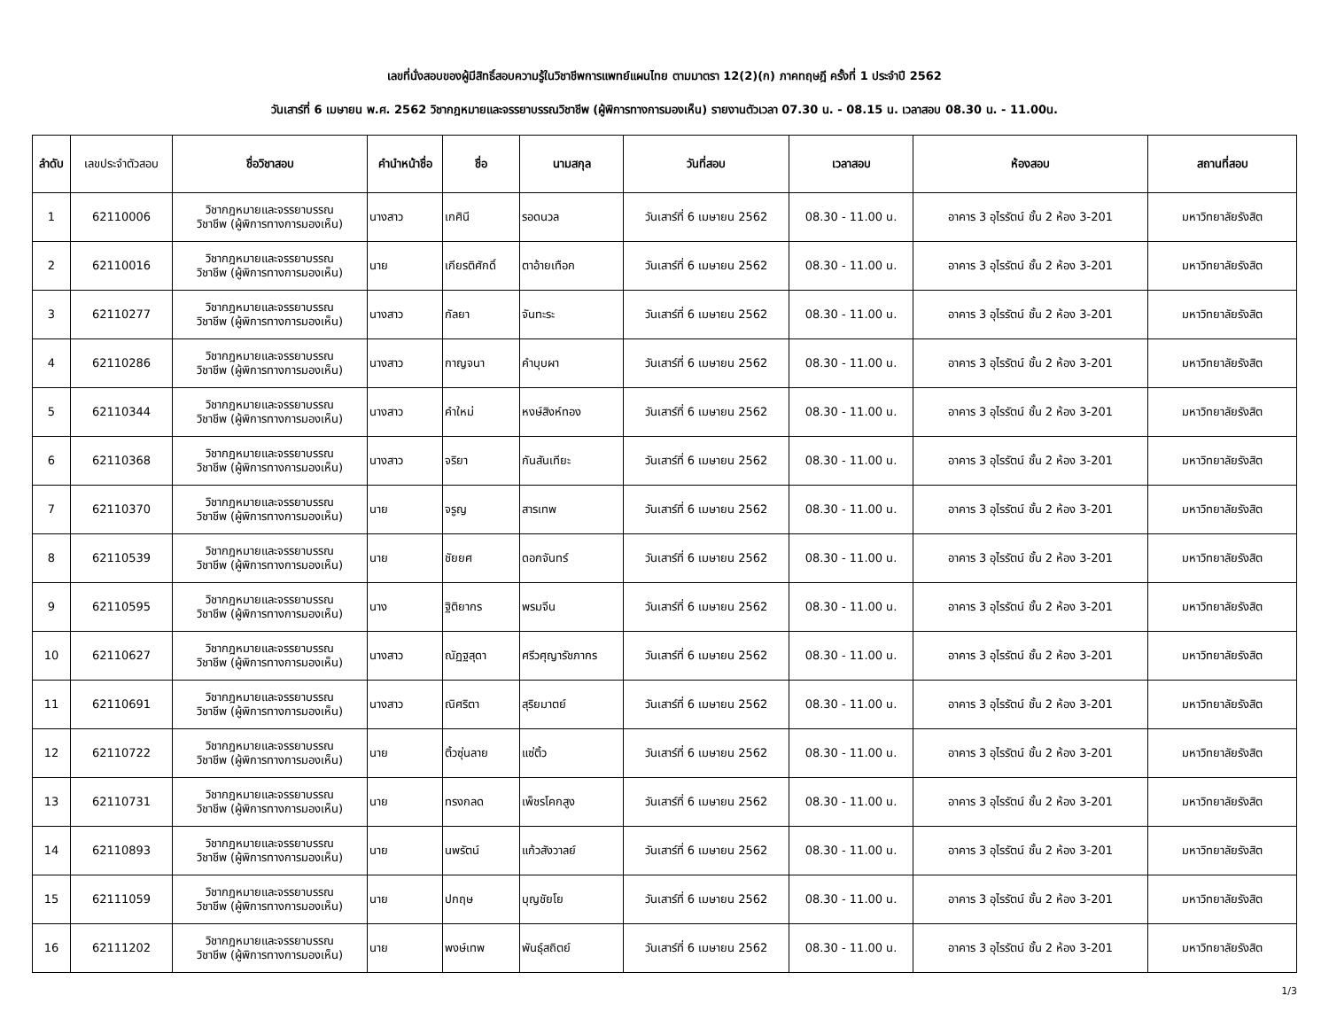เลขที่นั่งสอบของผู้มีสิทธิ์สอบความรู้ในวิชาชีพการแพทย์แผนไทย ตามมาตรา 12(2)(ก) ภาคทฤษฎี ครั้งที่ 1 ประจำปี 2562
วันเสาร์ที่ 6 เมษายน พ.ศ. 2562 วิชากฎหมายและจรรยาบรรณวิชาชีพ (ผู้พิการทางการมองเห็น) รายงานตัวเวลา 07.30 น. - 08.15 น. เวลาสอบ 08.30 น. - 11.00น.
| ลำดับ | เลขประจำตัวสอบ | ชื่อวิชาสอบ | คำนำหน้าชื่อ | ชื่อ | นามสกุล | วันที่สอบ | เวลาสอบ | ห้องสอบ | สถานที่สอบ |
| --- | --- | --- | --- | --- | --- | --- | --- | --- | --- |
| 1 | 62110006 | วิชากฎหมายและจรรยาบรรณ วิชาชีพ (ผู้พิการทางการมองเห็น) | นางสาว | เกศินี | รอดนวล | วันเสาร์ที่ 6 เมษายน 2562 | 08.30 - 11.00 น. | อาคาร 3 อุไรรัตน์ ชั้น 2 ห้อง 3-201 | มหาวิทยาลัยรังสิต |
| 2 | 62110016 | วิชากฎหมายและจรรยาบรรณ วิชาชีพ (ผู้พิการทางการมองเห็น) | นาย | เกียรติศักดิ์ | ตาอ้ายเทือก | วันเสาร์ที่ 6 เมษายน 2562 | 08.30 - 11.00 น. | อาคาร 3 อุไรรัตน์ ชั้น 2 ห้อง 3-201 | มหาวิทยาลัยรังสิต |
| 3 | 62110277 | วิชากฎหมายและจรรยาบรรณ วิชาชีพ (ผู้พิการทางการมองเห็น) | นางสาว | กัลยา | จันทะระ | วันเสาร์ที่ 6 เมษายน 2562 | 08.30 - 11.00 น. | อาคาร 3 อุไรรัตน์ ชั้น 2 ห้อง 3-201 | มหาวิทยาลัยรังสิต |
| 4 | 62110286 | วิชากฎหมายและจรรยาบรรณ วิชาชีพ (ผู้พิการทางการมองเห็น) | นางสาว | กาญจนา | คำบุบผา | วันเสาร์ที่ 6 เมษายน 2562 | 08.30 - 11.00 น. | อาคาร 3 อุไรรัตน์ ชั้น 2 ห้อง 3-201 | มหาวิทยาลัยรังสิต |
| 5 | 62110344 | วิชากฎหมายและจรรยาบรรณ วิชาชีพ (ผู้พิการทางการมองเห็น) | นางสาว | คำใหม่ | หงษ์สิงห์ทอง | วันเสาร์ที่ 6 เมษายน 2562 | 08.30 - 11.00 น. | อาคาร 3 อุไรรัตน์ ชั้น 2 ห้อง 3-201 | มหาวิทยาลัยรังสิต |
| 6 | 62110368 | วิชากฎหมายและจรรยาบรรณ วิชาชีพ (ผู้พิการทางการมองเห็น) | นางสาว | จริยา | กันสันเทียะ | วันเสาร์ที่ 6 เมษายน 2562 | 08.30 - 11.00 น. | อาคาร 3 อุไรรัตน์ ชั้น 2 ห้อง 3-201 | มหาวิทยาลัยรังสิต |
| 7 | 62110370 | วิชากฎหมายและจรรยาบรรณ วิชาชีพ (ผู้พิการทางการมองเห็น) | นาย | จรูญ | สารเทพ | วันเสาร์ที่ 6 เมษายน 2562 | 08.30 - 11.00 น. | อาคาร 3 อุไรรัตน์ ชั้น 2 ห้อง 3-201 | มหาวิทยาลัยรังสิต |
| 8 | 62110539 | วิชากฎหมายและจรรยาบรรณ วิชาชีพ (ผู้พิการทางการมองเห็น) | นาย | ชัยยศ | ดอกจันทร์ | วันเสาร์ที่ 6 เมษายน 2562 | 08.30 - 11.00 น. | อาคาร 3 อุไรรัตน์ ชั้น 2 ห้อง 3-201 | มหาวิทยาลัยรังสิต |
| 9 | 62110595 | วิชากฎหมายและจรรยาบรรณ วิชาชีพ (ผู้พิการทางการมองเห็น) | นาง | ฐิติยากร | พรมจีน | วันเสาร์ที่ 6 เมษายน 2562 | 08.30 - 11.00 น. | อาคาร 3 อุไรรัตน์ ชั้น 2 ห้อง 3-201 | มหาวิทยาลัยรังสิต |
| 10 | 62110627 | วิชากฎหมายและจรรยาบรรณ วิชาชีพ (ผู้พิการทางการมองเห็น) | นางสาว | ณัฏฐสุดา | ศรีวศุญารัชภากร | วันเสาร์ที่ 6 เมษายน 2562 | 08.30 - 11.00 น. | อาคาร 3 อุไรรัตน์ ชั้น 2 ห้อง 3-201 | มหาวิทยาลัยรังสิต |
| 11 | 62110691 | วิชากฎหมายและจรรยาบรรณ วิชาชีพ (ผู้พิการทางการมองเห็น) | นางสาว | ณิศริตา | สุริยมาตย์ | วันเสาร์ที่ 6 เมษายน 2562 | 08.30 - 11.00 น. | อาคาร 3 อุไรรัตน์ ชั้น 2 ห้อง 3-201 | มหาวิทยาลัยรังสิต |
| 12 | 62110722 | วิชากฎหมายและจรรยาบรรณ วิชาชีพ (ผู้พิการทางการมองเห็น) | นาย | ติ้วซุ่นลาย | แซ่ติ้ว | วันเสาร์ที่ 6 เมษายน 2562 | 08.30 - 11.00 น. | อาคาร 3 อุไรรัตน์ ชั้น 2 ห้อง 3-201 | มหาวิทยาลัยรังสิต |
| 13 | 62110731 | วิชากฎหมายและจรรยาบรรณ วิชาชีพ (ผู้พิการทางการมองเห็น) | นาย | ทรงกลด | เพ็ชรโคกสูง | วันเสาร์ที่ 6 เมษายน 2562 | 08.30 - 11.00 น. | อาคาร 3 อุไรรัตน์ ชั้น 2 ห้อง 3-201 | มหาวิทยาลัยรังสิต |
| 14 | 62110893 | วิชากฎหมายและจรรยาบรรณ วิชาชีพ (ผู้พิการทางการมองเห็น) | นาย | นพรัตน์ | แก้วสังวาลย์ | วันเสาร์ที่ 6 เมษายน 2562 | 08.30 - 11.00 น. | อาคาร 3 อุไรรัตน์ ชั้น 2 ห้อง 3-201 | มหาวิทยาลัยรังสิต |
| 15 | 62111059 | วิชากฎหมายและจรรยาบรรณ วิชาชีพ (ผู้พิการทางการมองเห็น) | นาย | ปกฤษ | บุญชัยโย | วันเสาร์ที่ 6 เมษายน 2562 | 08.30 - 11.00 น. | อาคาร 3 อุไรรัตน์ ชั้น 2 ห้อง 3-201 | มหาวิทยาลัยรังสิต |
| 16 | 62111202 | วิชากฎหมายและจรรยาบรรณ วิชาชีพ (ผู้พิการทางการมองเห็น) | นาย | พงษ์เทพ | พันธุ์สถิตย์ | วันเสาร์ที่ 6 เมษายน 2562 | 08.30 - 11.00 น. | อาคาร 3 อุไรรัตน์ ชั้น 2 ห้อง 3-201 | มหาวิทยาลัยรังสิต |
1/3